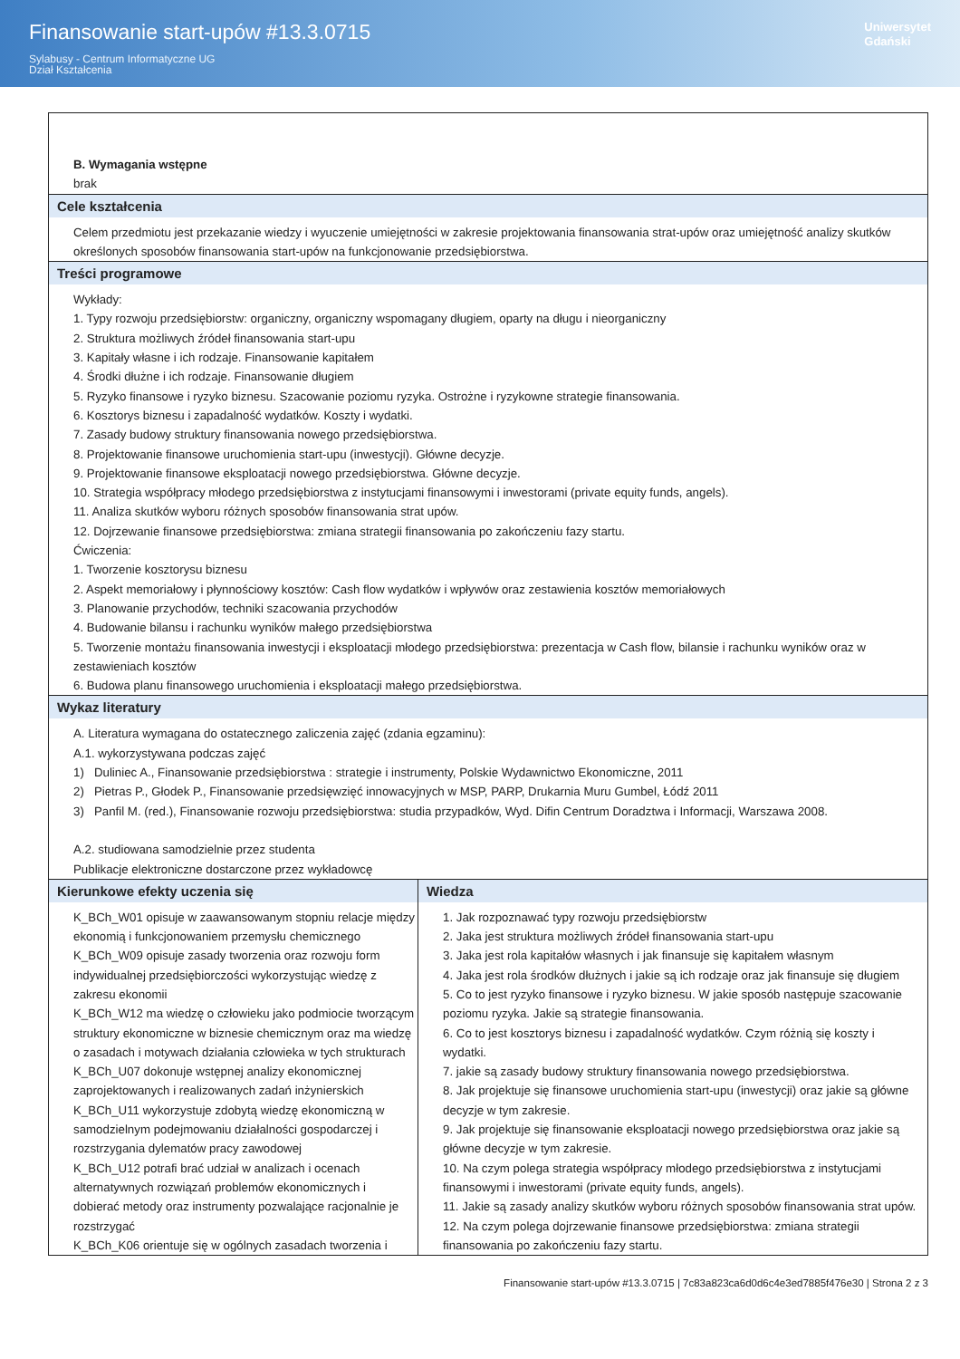Finansowanie start-upów #13.3.0715
Sylabusy - Centrum Informatyczne UG
Dział Kształcenia
Uniwersytet
Gdański
| B. Wymagania wstępne brak | |
| Cele kształcenia Celem przedmiotu jest przekazanie wiedzy i wyuczenie umiejętności w zakresie projektowania finansowania strat-upów oraz umiejętność analizy skutków określonych sposobów finansowania start-upów na funkcjonowanie przedsiębiorstwa. | |
| Treści programowe Wykłady: 1. Typy rozwoju przedsiębiorstw: organiczny, organiczny wspomagany długiem, oparty na długu i nieorganiczny 2. Struktura możliwych źródeł finansowania start-upu 3. Kapitały własne i ich rodzaje. Finansowanie kapitałem 4. Środki dłużne i ich rodzaje. Finansowanie długiem 5. Ryzyko finansowe i ryzyko biznesu. Szacowanie poziomu ryzyka. Ostrożne i ryzykowne strategie finansowania. 6. Kosztorys biznesu i zapadalność wydatków. Koszty i wydatki. 7. Zasady budowy struktury finansowania nowego przedsiębiorstwa. 8. Projektowanie finansowe uruchomienia start-upu (inwestycji). Główne decyzje. 9. Projektowanie finansowe eksploatacji nowego przedsiębiorstwa. Główne decyzje. 10. Strategia współpracy młodego przedsiębiorstwa z instytucjami finansowymi i inwestorami (private equity funds, angels). 11. Analiza skutków wyboru różnych sposobów finansowania strat upów. 12. Dojrzewanie finansowe przedsiębiorstwa: zmiana strategii finansowania po zakończeniu fazy startu. Ćwiczenia: 1. Tworzenie kosztorysu biznesu 2. Aspekt memoriałowy i płynnościowy kosztów: Cash flow wydatków i wpływów oraz zestawienia kosztów memoriałowych 3. Planowanie przychodów, techniki szacowania przychodów 4. Budowanie bilansu i rachunku wyników małego przedsiębiorstwa 5. Tworzenie montażu finansowania inwestycji i eksploatacji młodego przedsiębiorstwa: prezentacja w Cash flow, bilansie i rachunku wyników oraz w zestawieniach kosztów 6. Budowa planu finansowego uruchomienia i eksploatacji małego przedsiębiorstwa. | |
| Wykaz literatury A. Literatura wymagana do ostatecznego zaliczenia zajęć (zdania egzaminu): A.1. wykorzystywana podczas zajęć 1) Duliniec A., Finansowanie przedsiębiorstwa : strategie i instrumenty, Polskie Wydawnictwo Ekonomiczne, 2011 2) Pietras P., Głodek P., Finansowanie przedsięwzięć innowacyjnych w MSP, PARP, Drukarnia Muru Gumbel, Łódź 2011 3) Panfil M. (red.), Finansowanie rozwoju przedsiębiorstwa: studia przypadków, Wyd. Difin Centrum Doradztwa i Informacji, Warszawa 2008. A.2. studiowana samodzielnie przez studenta Publikacje elektroniczne dostarczone przez wykładowcę | |
| Kierunkowe efekty uczenia się K_BCh_W01 opisuje w zaawansowanym stopniu relacje między ekonomią i funkcjonowaniem przemysłu chemicznego K_BCh_W09 opisuje zasady tworzenia oraz rozwoju form indywidualnej przedsiębiorczości wykorzystując wiedzę z zakresu ekonomii K_BCh_W12 ma wiedzę o człowieku jako podmiocie tworzącym struktury ekonomiczne w biznesie chemicznym oraz ma wiedzę o zasadach i motywach działania człowieka w tych strukturach K_BCh_U07 dokonuje wstępnej analizy ekonomicznej zaprojektowanych i realizowanych zadań inżynierskich K_BCh_U11 wykorzystuje zdobytą wiedzę ekonomiczną w samodzielnym podejmowaniu działalności gospodarczej i rozstrzygania dylematów pracy zawodowej K_BCh_U12 potrafi brać udział w analizach i ocenach alternatywnych rozwiązań problemów ekonomicznych i dobierać metody oraz instrumenty pozwalające racjonalnie je rozstrzygać K_BCh_K06 orientuje się w ogólnych zasadach tworzenia i | Wiedza 1. Jak rozpoznawać typy rozwoju przedsiębiorstw 2. Jaka jest struktura możliwych źródeł finansowania start-upu 3. Jaka jest rola kapitałów własnych i jak finansuje się kapitałem własnym 4. Jaka jest rola środków dłużnych i jakie są ich rodzaje oraz jak finansuje się długiem 5. Co to jest ryzyko finansowe i ryzyko biznesu. W jakie sposób następuje szacowanie poziomu ryzyka. Jakie są strategie finansowania. 6. Co to jest kosztorys biznesu i zapadalność wydatków. Czym różnią się koszty i wydatki. 7. jakie są zasady budowy struktury finansowania nowego przedsiębiorstwa. 8. Jak projektuje się finansowe uruchomienia start-upu (inwestycji) oraz jakie są główne decyzje w tym zakresie. 9. Jak projektuje się finansowanie eksploatacji nowego przedsiębiorstwa oraz jakie są główne decyzje w tym zakresie. 10. Na czym polega strategia współpracy młodego przedsiębiorstwa z instytucjami finansowymi i inwestorami (private equity funds, angels). 11. Jakie są zasady analizy skutków wyboru różnych sposobów finansowania strat upów. 12. Na czym polega dojrzewanie finansowe przedsiębiorstwa: zmiana strategii finansowania po zakończeniu fazy startu. |
Finansowanie start-upów #13.3.0715 | 7c83a823ca6d0d6c4e3ed7885f476e30 | Strona 2 z 3